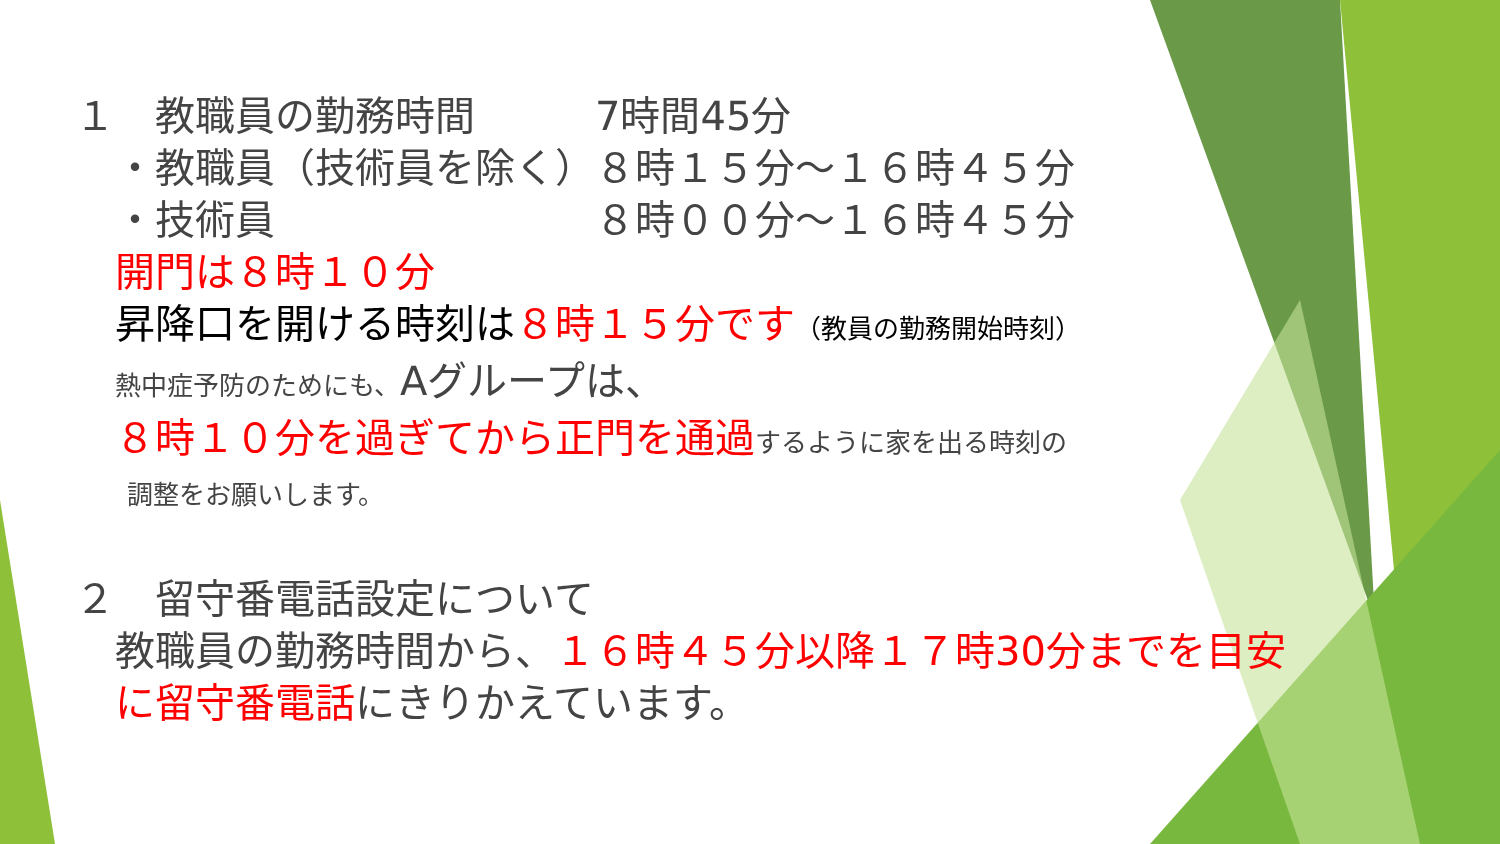１　教職員の勤務時間　　　7時間45分
　・教職員（技術員を除く）８時１５分～１６時４５分
　・技術員　　　　　　　　８時００分～１６時４５分
　開門は８時１０分
　昇降口を開ける時刻は８時１５分です（教員の勤務開始時刻）
　熱中症予防のためにも、Aグループは、
　８時１０分を過ぎてから正門を通過 するように家を出る時刻の
　　調整をお願いします。
２　留守番電話設定について
　教職員の勤務時間から、１６時４５分以降１７時30分までを目安
　に留守番電話にきりかえています。